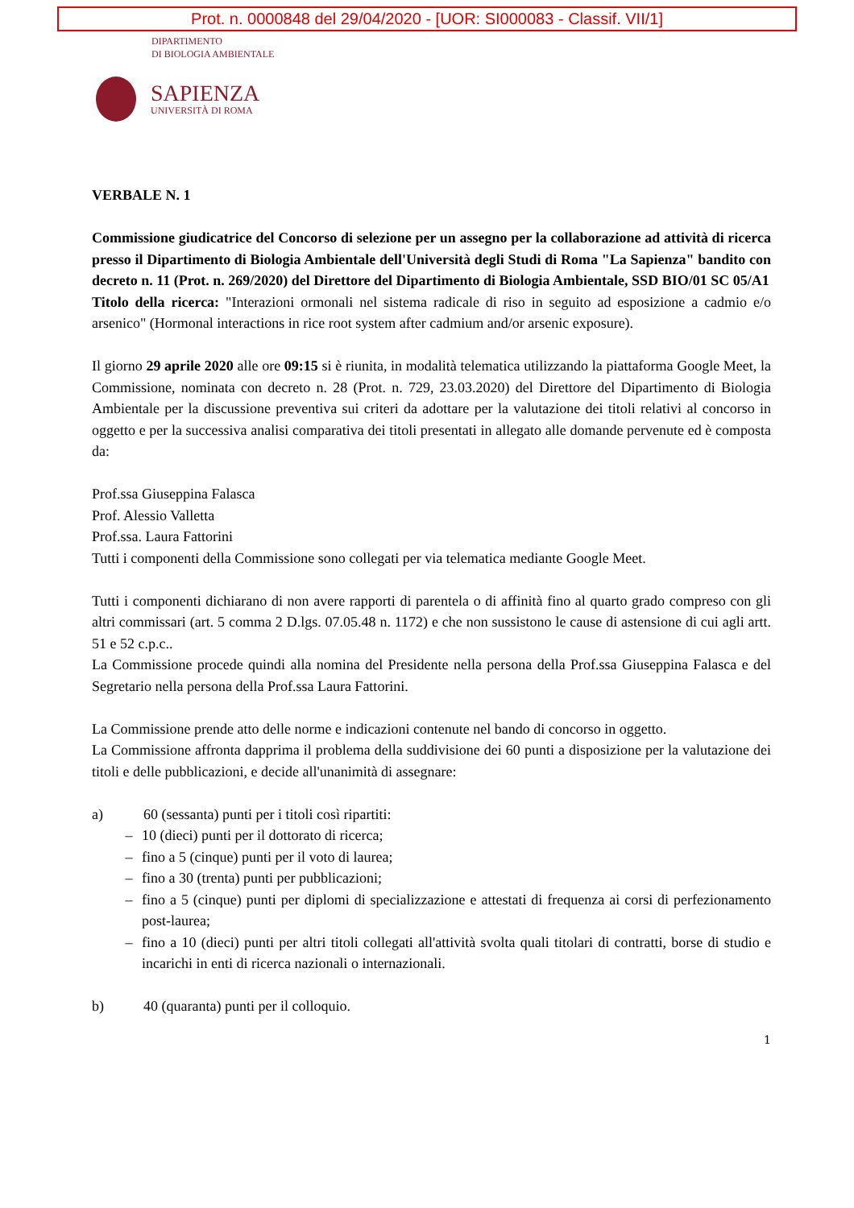Prot. n. 0000848 del 29/04/2020 - [UOR: SI000083 - Classif. VII/1]
DIPARTIMENTO
DI BIOLOGIA AMBIENTALE
SAPIENZA
UNIVERSITÀ DI ROMA
VERBALE N. 1
Commissione giudicatrice del Concorso di selezione per un assegno per la collaborazione ad attività di ricerca presso il Dipartimento di Biologia Ambientale dell'Università degli Studi di Roma "La Sapienza" bandito con decreto n. 11 (Prot. n. 269/2020) del Direttore del Dipartimento di Biologia Ambientale, SSD BIO/01 SC 05/A1
Titolo della ricerca: "Interazioni ormonali nel sistema radicale di riso in seguito ad esposizione a cadmio e/o arsenico" (Hormonal interactions in rice root system after cadmium and/or arsenic exposure).
Il giorno 29 aprile 2020 alle ore 09:15 si è riunita, in modalità telematica utilizzando la piattaforma Google Meet, la Commissione, nominata con decreto n. 28 (Prot. n. 729, 23.03.2020) del Direttore del Dipartimento di Biologia Ambientale per la discussione preventiva sui criteri da adottare per la valutazione dei titoli relativi al concorso in oggetto e per la successiva analisi comparativa dei titoli presentati in allegato alle domande pervenute ed è composta da:
Prof.ssa Giuseppina Falasca
Prof. Alessio Valletta
Prof.ssa. Laura Fattorini
Tutti i componenti della Commissione sono collegati per via telematica mediante Google Meet.
Tutti i componenti dichiarano di non avere rapporti di parentela o di affinità fino al quarto grado compreso con gli altri commissari (art. 5 comma 2 D.lgs. 07.05.48 n. 1172) e che non sussistono le cause di astensione di cui agli artt. 51 e 52 c.p.c..
La Commissione procede quindi alla nomina del Presidente nella persona della Prof.ssa Giuseppina Falasca e del Segretario nella persona della Prof.ssa Laura Fattorini.
La Commissione prende atto delle norme e indicazioni contenute nel bando di concorso in oggetto.
La Commissione affronta dapprima il problema della suddivisione dei 60 punti a disposizione per la valutazione dei titoli e delle pubblicazioni, e decide all'unanimità di assegnare:
a) 60 (sessanta) punti per i titoli così ripartiti:
– 10 (dieci) punti per il dottorato di ricerca;
– fino a 5 (cinque) punti per il voto di laurea;
– fino a 30 (trenta) punti per pubblicazioni;
– fino a 5 (cinque) punti per diplomi di specializzazione e attestati di frequenza ai corsi di perfezionamento post-laurea;
– fino a 10 (dieci) punti per altri titoli collegati all'attività svolta quali titolari di contratti, borse di studio e incarichi in enti di ricerca nazionali o internazionali.
b) 40 (quaranta) punti per il colloquio.
1